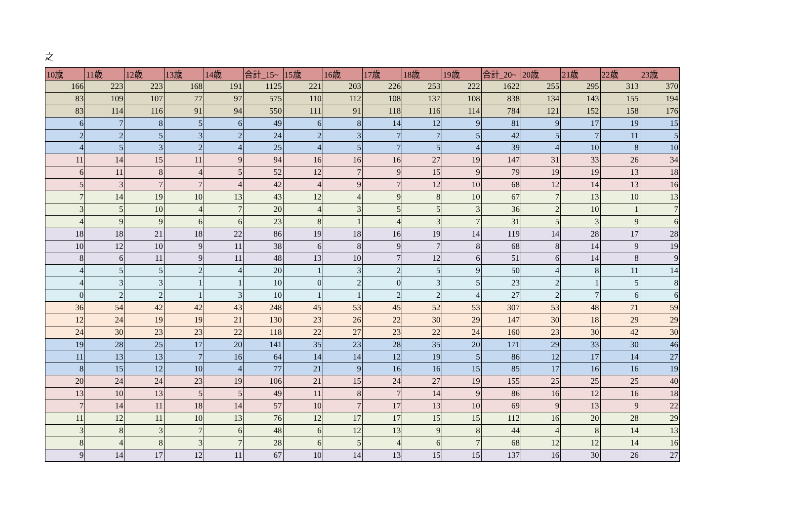之
| 10歳 | 11歳 | 12歳 | 13歳 | 14歳 | 合計_15~ | 15歳 | 16歳 | 17歳 | 18歳 | 19歳 | 合計_20~ | 20歳 | 21歳 | 22歳 | 23歳 |
| --- | --- | --- | --- | --- | --- | --- | --- | --- | --- | --- | --- | --- | --- | --- | --- |
| 166 | 223 | 223 | 168 | 191 | 1125 | 221 | 203 | 226 | 253 | 222 | 1622 | 255 | 295 | 313 | 370 |
| 83 | 109 | 107 | 77 | 97 | 575 | 110 | 112 | 108 | 137 | 108 | 838 | 134 | 143 | 155 | 194 |
| 83 | 114 | 116 | 91 | 94 | 550 | 111 | 91 | 118 | 116 | 114 | 784 | 121 | 152 | 158 | 176 |
| 6 | 7 | 8 | 5 | 6 | 49 | 6 | 8 | 14 | 12 | 9 | 81 | 9 | 17 | 19 | 15 |
| 2 | 2 | 5 | 3 | 2 | 24 | 2 | 3 | 7 | 7 | 5 | 42 | 5 | 7 | 11 | 5 |
| 4 | 5 | 3 | 2 | 4 | 25 | 4 | 5 | 7 | 5 | 4 | 39 | 4 | 10 | 8 | 10 |
| 11 | 14 | 15 | 11 | 9 | 94 | 16 | 16 | 16 | 27 | 19 | 147 | 31 | 33 | 26 | 34 |
| 6 | 11 | 8 | 4 | 5 | 52 | 12 | 7 | 9 | 15 | 9 | 79 | 19 | 19 | 13 | 18 |
| 5 | 3 | 7 | 7 | 4 | 42 | 4 | 9 | 7 | 12 | 10 | 68 | 12 | 14 | 13 | 16 |
| 7 | 14 | 19 | 10 | 13 | 43 | 12 | 4 | 9 | 8 | 10 | 67 | 7 | 13 | 10 | 13 |
| 3 | 5 | 10 | 4 | 7 | 20 | 4 | 3 | 5 | 5 | 3 | 36 | 2 | 10 | 1 | 7 |
| 4 | 9 | 9 | 6 | 6 | 23 | 8 | 1 | 4 | 3 | 7 | 31 | 5 | 3 | 9 | 6 |
| 18 | 18 | 21 | 18 | 22 | 86 | 19 | 18 | 16 | 19 | 14 | 119 | 14 | 28 | 17 | 28 |
| 10 | 12 | 10 | 9 | 11 | 38 | 6 | 8 | 9 | 7 | 8 | 68 | 8 | 14 | 9 | 19 |
| 8 | 6 | 11 | 9 | 11 | 48 | 13 | 10 | 7 | 12 | 6 | 51 | 6 | 14 | 8 | 9 |
| 4 | 5 | 5 | 2 | 4 | 20 | 1 | 3 | 2 | 5 | 9 | 50 | 4 | 8 | 11 | 14 |
| 4 | 3 | 3 | 1 | 1 | 10 | 0 | 2 | 0 | 3 | 5 | 23 | 2 | 1 | 5 | 8 |
| 0 | 2 | 2 | 1 | 3 | 10 | 1 | 1 | 2 | 2 | 4 | 27 | 2 | 7 | 6 | 6 |
| 36 | 54 | 42 | 42 | 43 | 248 | 45 | 53 | 45 | 52 | 53 | 307 | 53 | 48 | 71 | 59 |
| 12 | 24 | 19 | 19 | 21 | 130 | 23 | 26 | 22 | 30 | 29 | 147 | 30 | 18 | 29 | 29 |
| 24 | 30 | 23 | 23 | 22 | 118 | 22 | 27 | 23 | 22 | 24 | 160 | 23 | 30 | 42 | 30 |
| 19 | 28 | 25 | 17 | 20 | 141 | 35 | 23 | 28 | 35 | 20 | 171 | 29 | 33 | 30 | 46 |
| 11 | 13 | 13 | 7 | 16 | 64 | 14 | 14 | 12 | 19 | 5 | 86 | 12 | 17 | 14 | 27 |
| 8 | 15 | 12 | 10 | 4 | 77 | 21 | 9 | 16 | 16 | 15 | 85 | 17 | 16 | 16 | 19 |
| 20 | 24 | 24 | 23 | 19 | 106 | 21 | 15 | 24 | 27 | 19 | 155 | 25 | 25 | 25 | 40 |
| 13 | 10 | 13 | 5 | 5 | 49 | 11 | 8 | 7 | 14 | 9 | 86 | 16 | 12 | 16 | 18 |
| 7 | 14 | 11 | 18 | 14 | 57 | 10 | 7 | 17 | 13 | 10 | 69 | 9 | 13 | 9 | 22 |
| 11 | 12 | 11 | 10 | 13 | 76 | 12 | 17 | 17 | 15 | 15 | 112 | 16 | 20 | 28 | 29 |
| 3 | 8 | 3 | 7 | 6 | 48 | 6 | 12 | 13 | 9 | 8 | 44 | 4 | 8 | 14 | 13 |
| 8 | 4 | 8 | 3 | 7 | 28 | 6 | 5 | 4 | 6 | 7 | 68 | 12 | 12 | 14 | 16 |
| 9 | 14 | 17 | 12 | 11 | 67 | 10 | 14 | 13 | 15 | 15 | 137 | 16 | 30 | 26 | 27 |